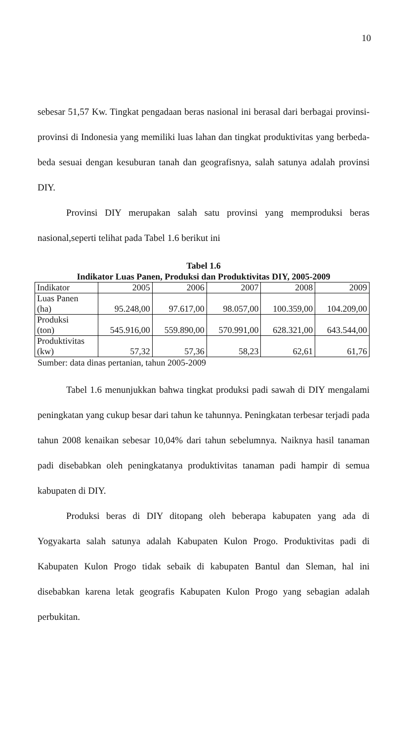10
sebesar 51,57 Kw. Tingkat pengadaan beras nasional ini berasal dari berbagai provinsi-provinsi di Indonesia yang memiliki luas lahan dan tingkat produktivitas yang berbeda-beda sesuai dengan kesuburan tanah dan geografisnya, salah satunya adalah provinsi DIY.
Provinsi DIY merupakan salah satu provinsi yang memproduksi beras nasional,seperti telihat pada Tabel 1.6 berikut ini
Tabel 1.6
Indikator Luas Panen, Produksi dan Produktivitas DIY, 2005-2009
| Indikator | 2005 | 2006 | 2007 | 2008 | 2009 |
| Luas Panen (ha) | 95.248,00 | 97.617,00 | 98.057,00 | 100.359,00 | 104.209,00 |
| Produksi (ton) | 545.916,00 | 559.890,00 | 570.991,00 | 628.321,00 | 643.544,00 |
| Produktivitas (kw) | 57,32 | 57,36 | 58,23 | 62,61 | 61,76 |
Sumber: data dinas pertanian, tahun 2005-2009
Tabel 1.6 menunjukkan bahwa tingkat produksi padi sawah di DIY mengalami peningkatan yang cukup besar dari tahun ke tahunnya. Peningkatan terbesar terjadi pada tahun 2008 kenaikan sebesar 10,04% dari tahun sebelumnya. Naiknya hasil tanaman padi disebabkan oleh peningkatanya produktivitas tanaman padi hampir di semua kabupaten di DIY.
Produksi beras di DIY ditopang oleh beberapa kabupaten yang ada di Yogyakarta salah satunya adalah Kabupaten Kulon Progo. Produktivitas padi di Kabupaten Kulon Progo tidak sebaik di kabupaten Bantul dan Sleman, hal ini disebabkan karena letak geografis Kabupaten Kulon Progo yang sebagian adalah perbukitan.